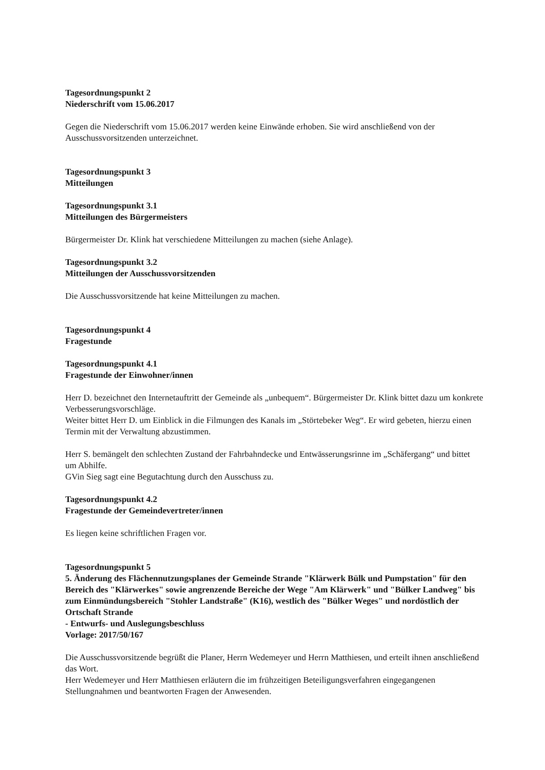Tagesordnungspunkt 2
Niederschrift vom 15.06.2017
Gegen die Niederschrift vom 15.06.2017 werden keine Einwände erhoben. Sie wird anschließend von der Ausschussvorsitzenden unterzeichnet.
Tagesordnungspunkt 3
Mitteilungen
Tagesordnungspunkt 3.1
Mitteilungen des Bürgermeisters
Bürgermeister Dr. Klink hat verschiedene Mitteilungen zu machen (siehe Anlage).
Tagesordnungspunkt 3.2
Mitteilungen der Ausschussvorsitzenden
Die Ausschussvorsitzende hat keine Mitteilungen zu machen.
Tagesordnungspunkt 4
Fragestunde
Tagesordnungspunkt 4.1
Fragestunde der Einwohner/innen
Herr D. bezeichnet den Internetauftritt der Gemeinde als „unbequem“. Bürgermeister Dr. Klink bittet dazu um konkrete Verbesserungsvorschläge.
Weiter bittet Herr D. um Einblick in die Filmungen des Kanals im „Störtebeker Weg“. Er wird gebeten, hierzu einen Termin mit der Verwaltung abzustimmen.
Herr S. bemängelt den schlechten Zustand der Fahrbahndecke und Entwässerungsrinne im „Schäfergang“ und bittet um Abhilfe.
GVin Sieg sagt eine Begutachtung durch den Ausschuss zu.
Tagesordnungspunkt 4.2
Fragestunde der Gemeindevertreter/innen
Es liegen keine schriftlichen Fragen vor.
Tagesordnungspunkt 5
5. Änderung des Flächennutzungsplanes der Gemeinde Strande "Klärwerk Bülk und Pumpstation" für den Bereich des "Klärwerkes" sowie angrenzende Bereiche der Wege "Am Klärwerk" und "Bülker Landweg" bis zum Einmündungsbereich "Stohler Landstraße" (K16), westlich des "Bülker Weges" und nordöstlich der Ortschaft Strande
- Entwurfs- und Auslegungsbeschluss
Vorlage: 2017/50/167
Die Ausschussvorsitzende begrüßt die Planer, Herrn Wedemeyer und Herrn Matthiesen, und erteilt ihnen anschließend das Wort.
Herr Wedemeyer und Herr Matthiesen erläutern die im frühzeitigen Beteiligungsverfahren eingegangenen Stellungnahmen und beantworten Fragen der Anwesenden.